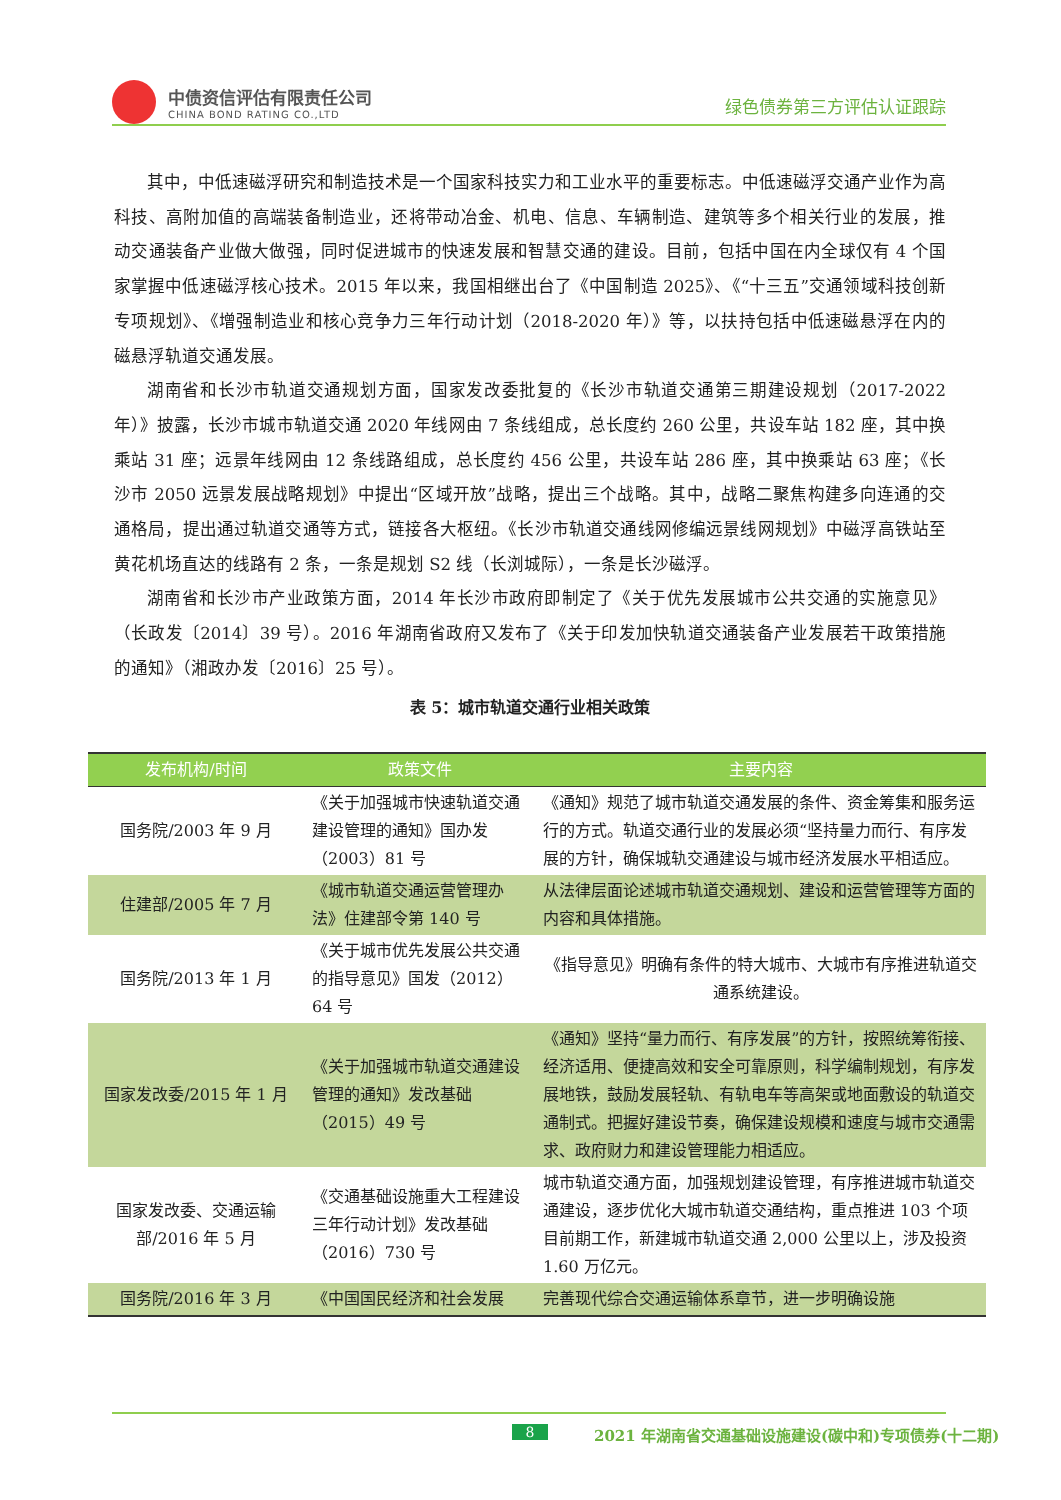中债资信评估有限责任公司
CHINA BOND RATING CO.,LTD
绿色债券第三方评估认证跟踪
其中，中低速磁浮研究和制造技术是一个国家科技实力和工业水平的重要标志。中低速磁浮交通产业作为高科技、高附加值的高端装备制造业，还将带动冶金、机电、信息、车辆制造、建筑等多个相关行业的发展，推动交通装备产业做大做强，同时促进城市的快速发展和智慧交通的建设。目前，包括中国在内全球仅有 4 个国家掌握中低速磁浮核心技术。2015 年以来，我国相继出台了《中国制造 2025》、《“十三五”交通领域科技创新专项规划》、《增强制造业和核心竞争力三年行动计划（2018-2020 年）》等，以扶持包括中低速磁悬浮在内的磁悬浮轨道交通发展。
湖南省和长沙市轨道交通规划方面，国家发改委批复的《长沙市轨道交通第三期建设规划（2017-2022 年）》披露，长沙市城市轨道交通 2020 年线网由 7 条线组成，总长度约 260 公里，共设车站 182 座，其中换乘站 31 座；远景年线网由 12 条线路组成，总长度约 456 公里，共设车站 286 座，其中换乘站 63 座；《长沙市 2050 远景发展战略规划》中提出“区域开放”战略，提出三个战略。其中，战略二聚焦构建多向连通的交通格局，提出通过轨道交通等方式，链接各大枢纽。《长沙市轨道交通线网修编远景线网规划》中磁浮高铁站至黄花机场直达的线路有 2 条，一条是规划 S2 线（长浏城际），一条是长沙磁浮。
湖南省和长沙市产业政策方面，2014 年长沙市政府即制定了《关于优先发展城市公共交通的实施意见》（长政发〔2014〕39 号）。2016 年湖南省政府又发布了《关于印发加快轨道交通装备产业发展若干政策措施的通知》（湘政办发〔2016〕25 号）。
表 5：城市轨道交通行业相关政策
| 发布机构/时间 | 政策文件 | 主要内容 |
| --- | --- | --- |
| 国务院/2003 年 9 月 | 《关于加强城市快速轨道交通建设管理的通知》国办发（2003）81 号 | 《通知》规范了城市轨道交通发展的条件、资金筹集和服务运行的方式。轨道交通行业的发展必须“坚持量力而行、有序发展的方针，确保城轨交通建设与城市经济发展水平相适应。 |
| 住建部/2005 年 7 月 | 《城市轨道交通运营管理办法》住建部令第 140 号 | 从法律层面论述城市轨道交通规划、建设和运营管理等方面的内容和具体措施。 |
| 国务院/2013 年 1 月 | 《关于城市优先发展公共交通的指导意见》国发（2012）64 号 | 《指导意见》明确有条件的特大城市、大城市有序推进轨道交通系统建设。 |
| 国家发改委/2015 年 1 月 | 《关于加强城市轨道交通建设管理的通知》发改基础（2015）49 号 | 《通知》坚持“量力而行、有序发展”的方针，按照统筹衔接、经济适用、便捷高效和安全可靠原则，科学编制规划，有序发展地铁，鼓励发展轻轨、有轨电车等高架或地面敷设的轨道交通制式。把握好建设节奏，确保建设规模和速度与城市交通需求、政府财力和建设管理能力相适应。 |
| 国家发改委、交通运输部/2016 年 5 月 | 《交通基础设施重大工程建设三年行动计划》发改基础（2016）730 号 | 城市轨道交通方面，加强规划建设管理，有序推进城市轨道交通建设，逐步优化大城市轨道交通结构，重点推进 103 个项目前期工作，新建城市轨道交通 2,000 公里以上，涉及投资 1.60 万亿元。 |
| 国务院/2016 年 3 月 | 《中国国民经济和社会发展 | 完善现代综合交通运输体系章节，进一步明确设施 |
8
2021 年湖南省交通基础设施建设(碳中和)专项债券(十二期)